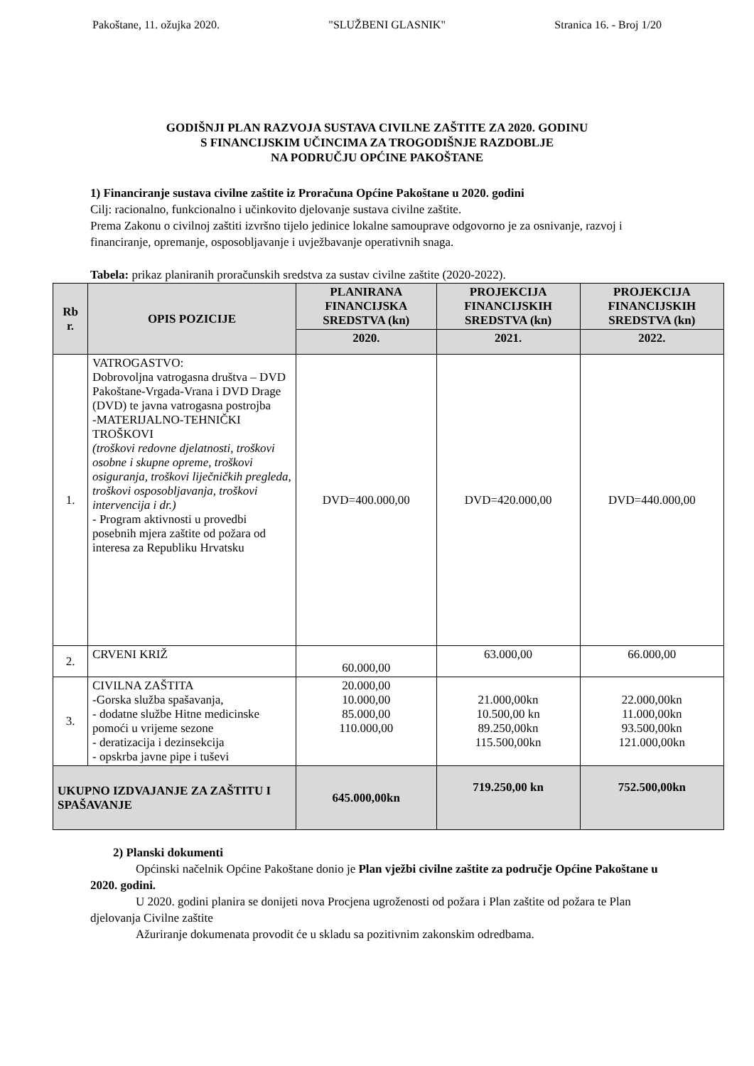Pakoštane, 11. ožujka 2020. "SLUŽBENI GLASNIK" Stranica 16. - Broj 1/20
GODIŠNJI PLAN RAZVOJA SUSTAVA CIVILNE ZAŠTITE ZA 2020. GODINU
S FINANCIJSKIM UČINCIMA ZA TROGODIŠNJE RAZDOBLJE
NA PODRUČJU OPĆINE PAKOŠTANE
1) Financiranje sustava civilne zaštite iz Proračuna Općine Pakoštane u 2020. godini
Cilj: racionalno, funkcionalno i učinkovito djelovanje sustava civilne zaštite.
Prema Zakonu o civilnoj zaštiti izvršno tijelo jedinice lokalne samouprave odgovorno je za osnivanje, razvoj i financiranje, opremanje, osposobljavanje i uvježbavanje operativnih snaga.
Tabela: prikaz planiranih proračunskih sredstva za sustav civilne zaštite (2020-2022).
| Rb r. | OPIS POZICIJE | PLANIRANA FINANCIJSKA SREDSTVA (kn) | PROJEKCIJA FINANCIJSKIH SREDSTVA (kn) | PROJEKCIJA FINANCIJSKIH SREDSTVA (kn) |
| --- | --- | --- | --- | --- |
| | | 2020. | 2021. | 2022. |
| 1. | VATROGASTVO: Dobrovoljna vatrogasna društva – DVD Pakoštane-Vrgada-Vrana i DVD Drage (DVD) te javna vatrogasna postrojba -MATERIJALNO-TEHNIČKI TROŠKOVI (troškovi redovne djelatnosti, troškovi osobne i skupne opreme, troškovi osiguranja, troškovi liječničkih pregleda, troškovi osposobljavanja, troškovi intervencija i dr.) - Program aktivnosti u provedbi posebnih mjera zaštite od požara od interesa za Republiku Hrvatsku | DVD=400.000,00 | DVD=420.000,00 | DVD=440.000,00 |
| 2. | CRVENI KRIŽ | 60.000,00 | 63.000,00 | 66.000,00 |
| 3. | CIVILNA ZAŠTITA -Gorska služba spašavanja, - dodatne službe Hitne medicinske pomoći u vrijeme sezone - deratizacija i dezinsekcija - opskrba javne pipe i tuševi | 20.000,00 10.000,00 85.000,00 110.000,00 | 21.000,00kn 10.500,00 kn 89.250,00kn 115.500,00kn | 22.000,00kn 11.000,00kn 93.500,00kn 121.000,00kn |
| UKUPNO IZDVAJANJE ZA ZAŠTITU I SPAŠAVANJE | | 645.000,00kn | 719.250,00 kn | 752.500,00kn |
2) Planski dokumenti
Općinski načelnik Općine Pakoštane donio je Plan vježbi civilne zaštite za područje Općine Pakoštane u 2020. godini.
U 2020. godini planira se donijeti nova Procjena ugroženosti od požara i Plan zaštite od požara te Plan djelovanja Civilne zaštite
Ažuriranje dokumenata provodit će u skladu sa pozitivnim zakonskim odredbama.